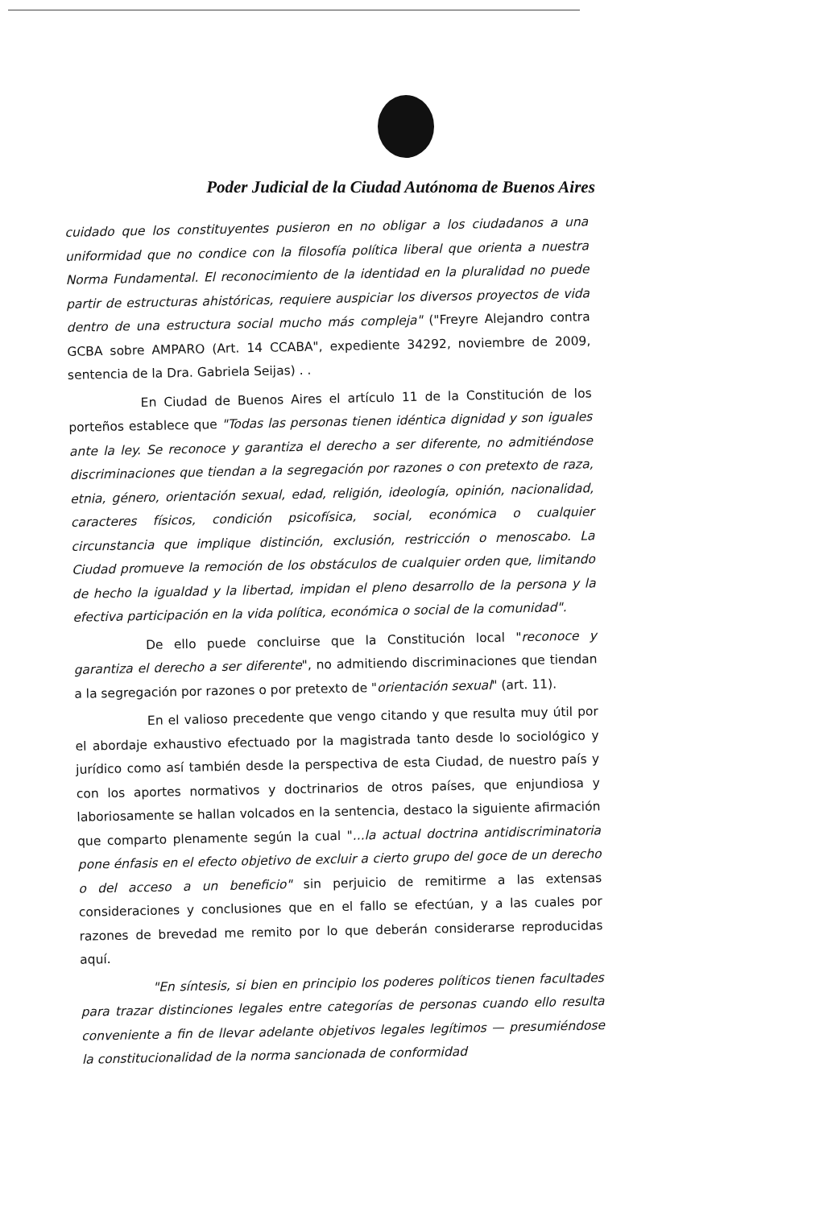Poder Judicial de la Ciudad Autónoma de Buenos Aires
cuidado que los constituyentes pusieron en no obligar a los ciudadanos a una uniformidad que no condice con la filosofía política liberal que orienta a nuestra Norma Fundamental. El reconocimiento de la identidad en la pluralidad no puede partir de estructuras ahistóricas, requiere auspiciar los diversos proyectos de vida dentro de una estructura social mucho más compleja" ("Freyre Alejandro contra GCBA sobre AMPARO (Art. 14 CCABA", expediente 34292, noviembre de 2009, sentencia de la Dra. Gabriela Seijas) . .
En Ciudad de Buenos Aires el artículo 11 de la Constitución de los porteños establece que "Todas las personas tienen idéntica dignidad y son iguales ante la ley. Se reconoce y garantiza el derecho a ser diferente, no admitiéndose discriminaciones que tiendan a la segregación por razones o con pretexto de raza, etnia, género, orientación sexual, edad, religión, ideología, opinión, nacionalidad, caracteres físicos, condición psicofísica, social, económica o cualquier circunstancia que implique distinción, exclusión, restricción o menoscabo. La Ciudad promueve la remoción de los obstáculos de cualquier orden que, limitando de hecho la igualdad y la libertad, impidan el pleno desarrollo de la persona y la efectiva participación en la vida política, económica o social de la comunidad".
De ello puede concluirse que la Constitución local "reconoce y garantiza el derecho a ser diferente", no admitiendo discriminaciones que tiendan a la segregación por razones o por pretexto de "orientación sexual" (art. 11).
En el valioso precedente que vengo citando y que resulta muy útil por el abordaje exhaustivo efectuado por la magistrada tanto desde lo sociológico y jurídico como así también desde la perspectiva de esta Ciudad, de nuestro país y con los aportes normativos y doctrinarios de otros países, que enjundiosa y laboriosamente se hallan volcados en la sentencia, destaco la siguiente afirmación que comparto plenamente según la cual "...la actual doctrina antidiscriminatoria pone énfasis en el efecto objetivo de excluir a cierto grupo del goce de un derecho o del acceso a un beneficio" sin perjuicio de remitirme a las extensas consideraciones y conclusiones que en el fallo se efectúan, y a las cuales por razones de brevedad me remito por lo que deberán considerarse reproducidas aquí.
"En síntesis, si bien en principio los poderes políticos tienen facultades para trazar distinciones legales entre categorías de personas cuando ello resulta conveniente a fin de llevar adelante objetivos legales legítimos — presumiéndose la constitucionalidad de la norma sancionada de conformidad